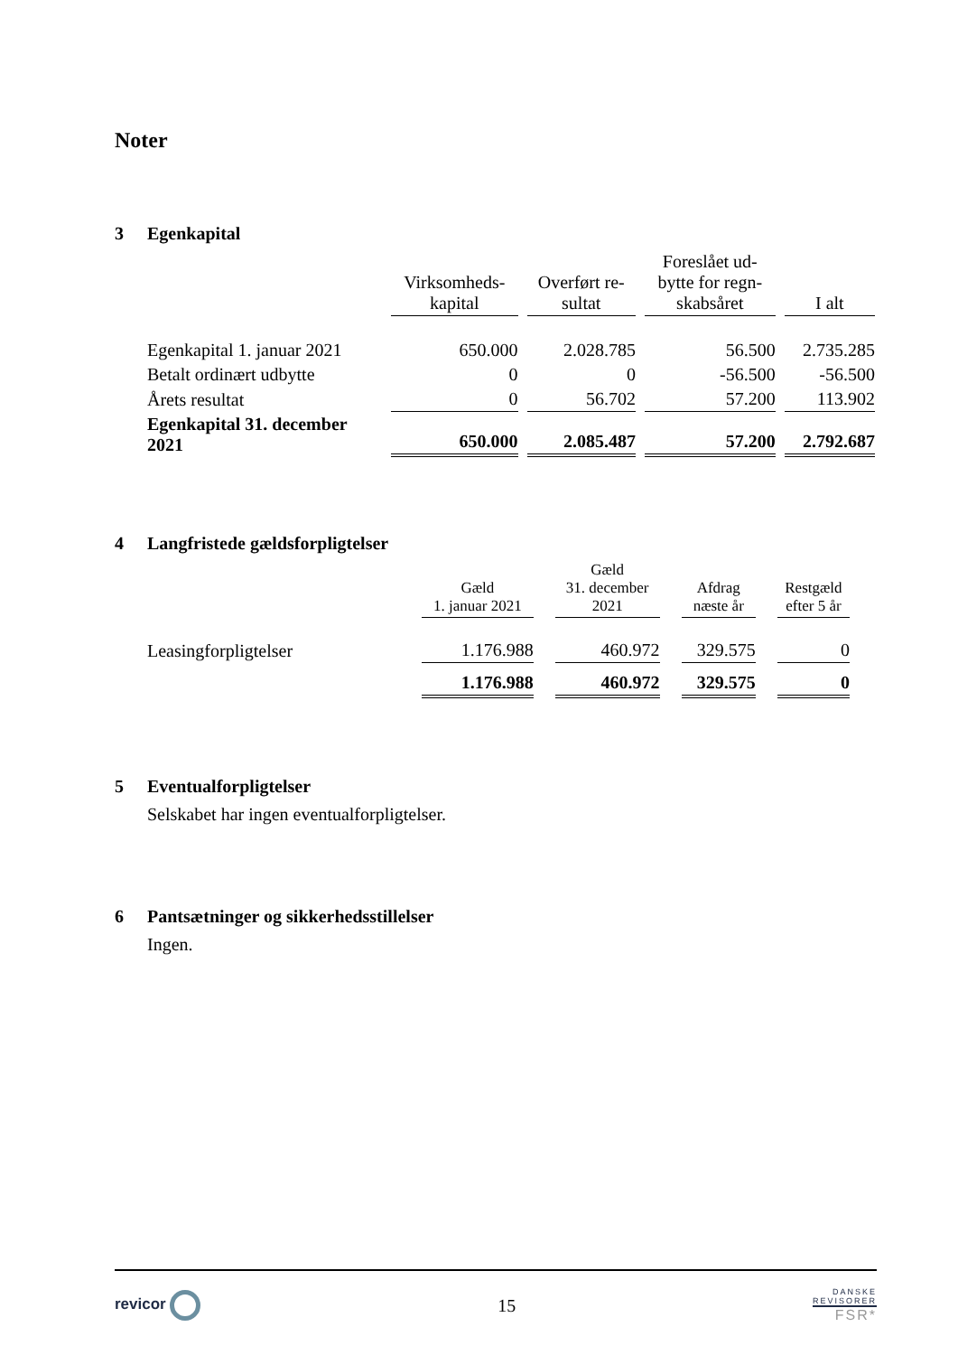Noter
3 Egenkapital
| | Virksomheds- kapital | Overført re- sultat | Foreslået ud- bytte for regn- skabsåret | I alt |
| --- | --- | --- | --- | --- |
| Egenkapital 1. januar 2021 | 650.000 | 2.028.785 | 56.500 | 2.735.285 |
| Betalt ordinært udbytte | 0 | 0 | -56.500 | -56.500 |
| Årets resultat | 0 | 56.702 | 57.200 | 113.902 |
| Egenkapital 31. december 2021 | 650.000 | 2.085.487 | 57.200 | 2.792.687 |
4 Langfristede gældsforpligtelser
| | Gæld 1. januar 2021 | Gæld 31. december 2021 | Afdrag næste år | Restgæld efter 5 år |
| --- | --- | --- | --- | --- |
| Leasingforpligtelser | 1.176.988 | 460.972 | 329.575 | 0 |
| | 1.176.988 | 460.972 | 329.575 | 0 |
5 Eventualforpligtelser
Selskabet har ingen eventualforpligtelser.
6 Pantsætninger og sikkerhedsstillelser
Ingen.
revicor
15
DANSKE
REVISORER
FSR*